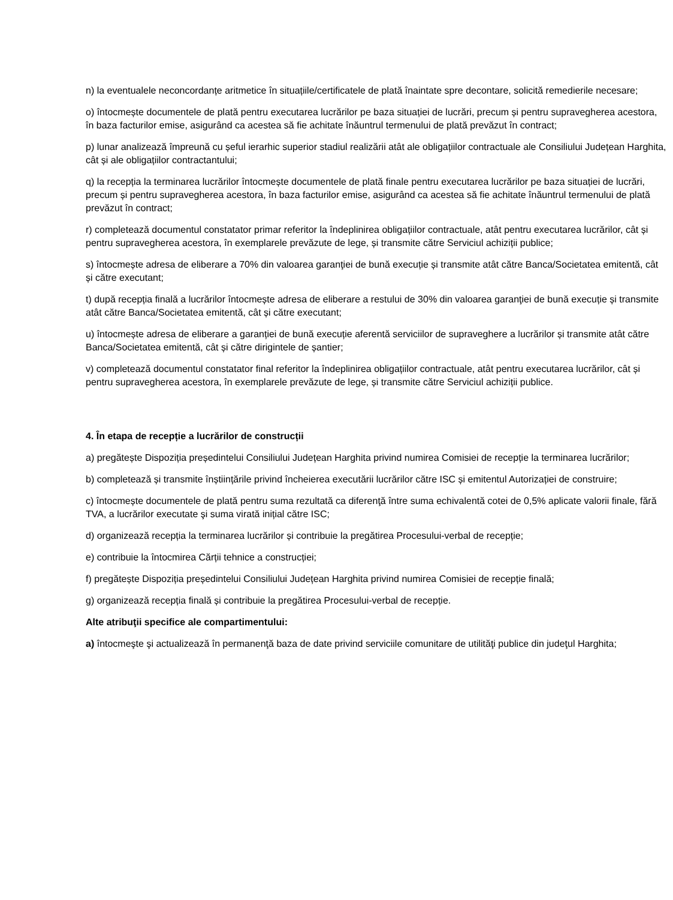n) la eventualele neconcordanțe aritmetice în situațiile/certificatele de plată înaintate spre decontare, solicită remedierile necesare;
o) întocmește documentele de plată pentru executarea lucrărilor pe baza situației de lucrări, precum și pentru supravegherea acestora, în baza facturilor emise, asigurând ca acestea să fie achitate înăuntrul termenului de plată prevăzut în contract;
p) lunar analizează împreună cu șeful ierarhic superior stadiul realizării atât ale obligațiilor contractuale ale Consiliului Județean Harghita, cât și ale obligațiilor contractantului;
q) la recepția la terminarea lucrărilor întocmește documentele de plată finale pentru executarea lucrărilor pe baza situației de lucrări, precum și pentru supravegherea acestora, în baza facturilor emise, asigurând ca acestea să fie achitate înăuntrul termenului de plată prevăzut în contract;
r) completează documentul constatator primar referitor la îndeplinirea obligațiilor contractuale, atât pentru executarea lucrărilor, cât și pentru supravegherea acestora, în exemplarele prevăzute de lege, și transmite către Serviciul achiziții publice;
s) întocmește adresa de eliberare a 70% din valoarea garanţiei de bună execuție și transmite atât către Banca/Societatea emitentă, cât și către executant;
t) după recepția finală a lucrărilor întocmește adresa de eliberare a restului de 30% din valoarea garanţiei de bună execuție și transmite atât către Banca/Societatea emitentă, cât și către executant;
u) întocmește adresa de eliberare a garanției de bună execuție aferentă serviciilor de supraveghere a lucrărilor și transmite atât către Banca/Societatea emitentă, cât și către dirigintele de șantier;
v) completează documentul constatator final referitor la îndeplinirea obligațiilor contractuale, atât pentru executarea lucrărilor, cât și pentru supravegherea acestora, în exemplarele prevăzute de lege, și transmite către Serviciul achiziții publice.
4. În etapa de recepție a lucrărilor de construcții
a) pregătește Dispoziția președintelui Consiliului Județean Harghita privind numirea Comisiei de recepție la terminarea lucrărilor;
b) completează și transmite înștiințările privind încheierea executării lucrărilor către ISC și emitentul Autorizației de construire;
c) întocmește documentele de plată pentru suma rezultată ca diferenţă între suma echivalentă cotei de 0,5% aplicate valorii finale, fără TVA, a lucrărilor executate şi suma virată inițial către ISC;
d) organizează recepția la terminarea lucrărilor și contribuie la pregătirea Procesului-verbal de recepție;
e) contribuie la întocmirea Cărții tehnice a construcției;
f) pregătește Dispoziția președintelui Consiliului Județean Harghita privind numirea Comisiei de recepție finală;
g) organizează recepția finală și contribuie la pregătirea Procesului-verbal de recepție.
Alte atribuţii specifice ale compartimentului:
a) întocmeşte şi actualizează în permanenţă baza de date privind serviciile comunitare de utilităţi publice din judeţul Harghita;